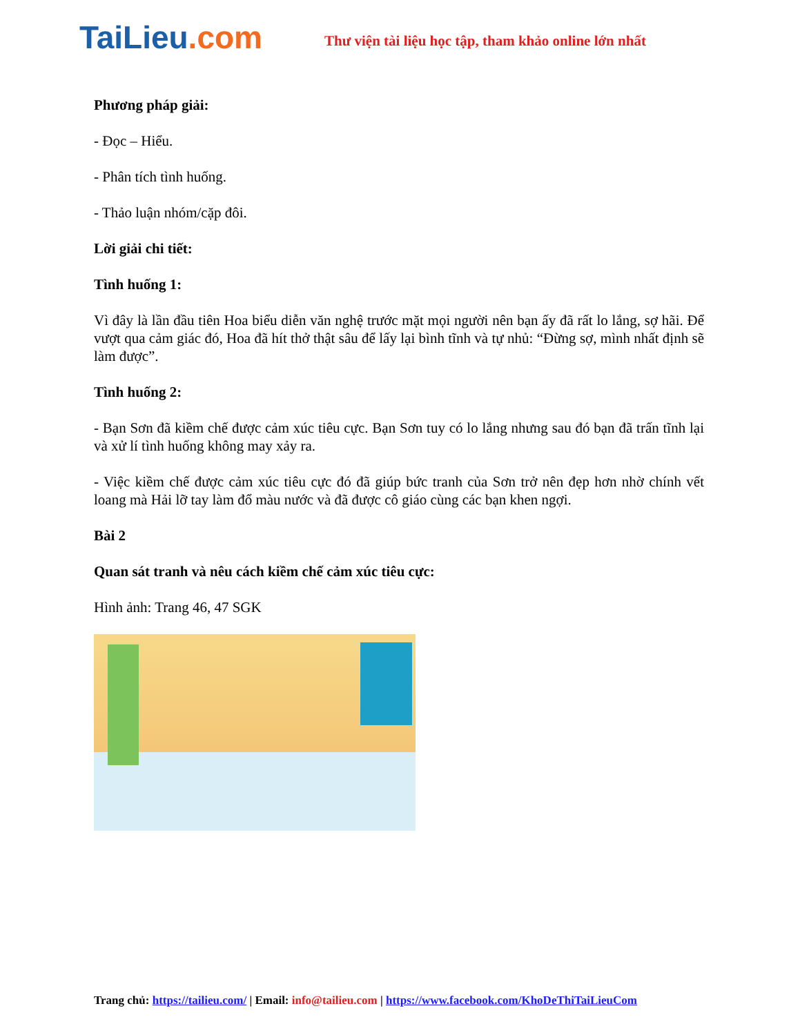TaiLieu.com
Thư viện tài liệu học tập, tham khảo online lớn nhất
Phương pháp giải:
- Đọc – Hiểu.
- Phân tích tình huống.
- Thảo luận nhóm/cặp đôi.
Lời giải chi tiết:
Tình huống 1:
Vì đây là lần đầu tiên Hoa biểu diễn văn nghệ trước mặt mọi người nên bạn ấy đã rất lo lắng, sợ hãi. Để vượt qua cảm giác đó, Hoa đã hít thở thật sâu để lấy lại bình tĩnh và tự nhủ: “Đừng sợ, mình nhất định sẽ làm được”.
Tình huống 2:
- Bạn Sơn đã kiềm chế được cảm xúc tiêu cực. Bạn Sơn tuy có lo lắng nhưng sau đó bạn đã trấn tĩnh lại và xử lí tình huống không may xảy ra.
- Việc kiềm chế được cảm xúc tiêu cực đó đã giúp bức tranh của Sơn trở nên đẹp hơn nhờ chính vết loang mà Hải lỡ tay làm đổ màu nước và đã được cô giáo cùng các bạn khen ngợi.
Bài 2
Quan sát tranh và nêu cách kiềm chế cảm xúc tiêu cực:
Hình ảnh: Trang 46, 47 SGK
Trang chủ: https://tailieu.com/ | Email: info@tailieu.com | https://www.facebook.com/KhoDeThiTaiLieuCom